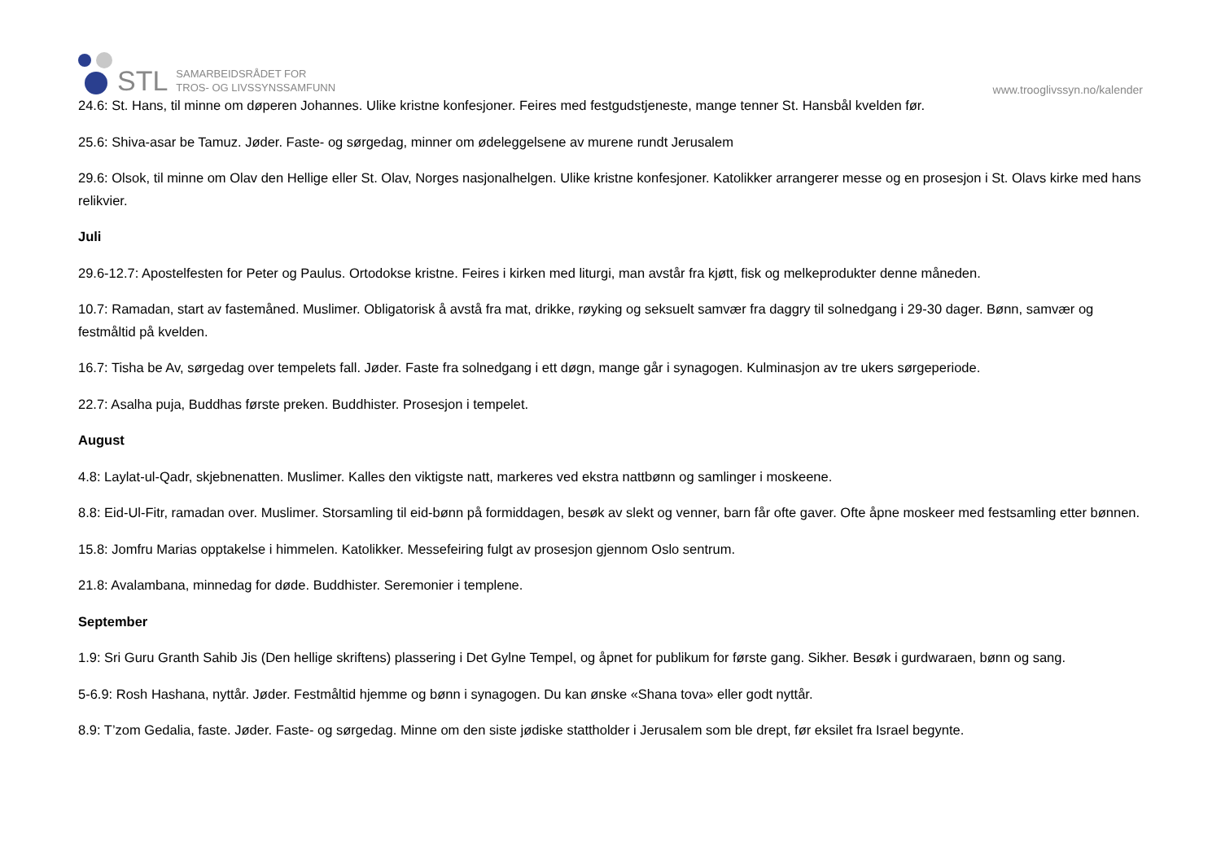STL
SAMARBEIDSRÅDET FOR
TROS- OG LIVSSYNSSAMFUNN
www.trooglivssyn.no/kalender
24.6: St. Hans, til minne om døperen Johannes. Ulike kristne konfesjoner. Feires med festgudstjeneste, mange tenner St. Hansbål kvelden før.
25.6: Shiva-asar be Tamuz. Jøder. Faste- og sørgedag, minner om ødeleggelsene av murene rundt Jerusalem
29.6: Olsok, til minne om Olav den Hellige eller St. Olav, Norges nasjonalhelgen. Ulike kristne konfesjoner. Katolikker arrangerer messe og en prosesjon i St. Olavs kirke med hans relikvier.
Juli
29.6-12.7: Apostelfesten for Peter og Paulus. Ortodokse kristne. Feires i kirken med liturgi, man avstår fra kjøtt, fisk og melkeprodukter denne måneden.
10.7: Ramadan, start av fastemåned. Muslimer. Obligatorisk å avstå fra mat, drikke, røyking og seksuelt samvær fra daggry til solnedgang i 29-30 dager. Bønn, samvær og festmåltid på kvelden.
16.7: Tisha be Av, sørgedag over tempelets fall. Jøder. Faste fra solnedgang i ett døgn, mange går i synagogen. Kulminasjon av tre ukers sørgeperiode.
22.7: Asalha puja, Buddhas første preken. Buddhister. Prosesjon i tempelet.
August
4.8: Laylat-ul-Qadr, skjebnenatten. Muslimer. Kalles den viktigste natt, markeres ved ekstra nattbønn og samlinger i moskeene.
8.8: Eid-Ul-Fitr, ramadan over. Muslimer. Storsamling til eid-bønn på formiddagen, besøk av slekt og venner, barn får ofte gaver. Ofte åpne moskeer med festsamling etter bønnen.
15.8: Jomfru Marias opptakelse i himmelen. Katolikker. Messefeiring fulgt av prosesjon gjennom Oslo sentrum.
21.8: Avalambana, minnedag for døde. Buddhister. Seremonier i templene.
September
1.9: Sri Guru Granth Sahib Jis (Den hellige skriftens) plassering i Det Gylne Tempel, og åpnet for publikum for første gang. Sikher. Besøk i gurdwaraen, bønn og sang.
5-6.9: Rosh Hashana, nyttår. Jøder. Festmåltid hjemme og bønn i synagogen. Du kan ønske «Shana tova» eller godt nyttår.
8.9: T’zom Gedalia, faste. Jøder. Faste- og sørgedag. Minne om den siste jødiske statthold­er i Jerusalem som ble drept, før eksilet fra Israel begynte.